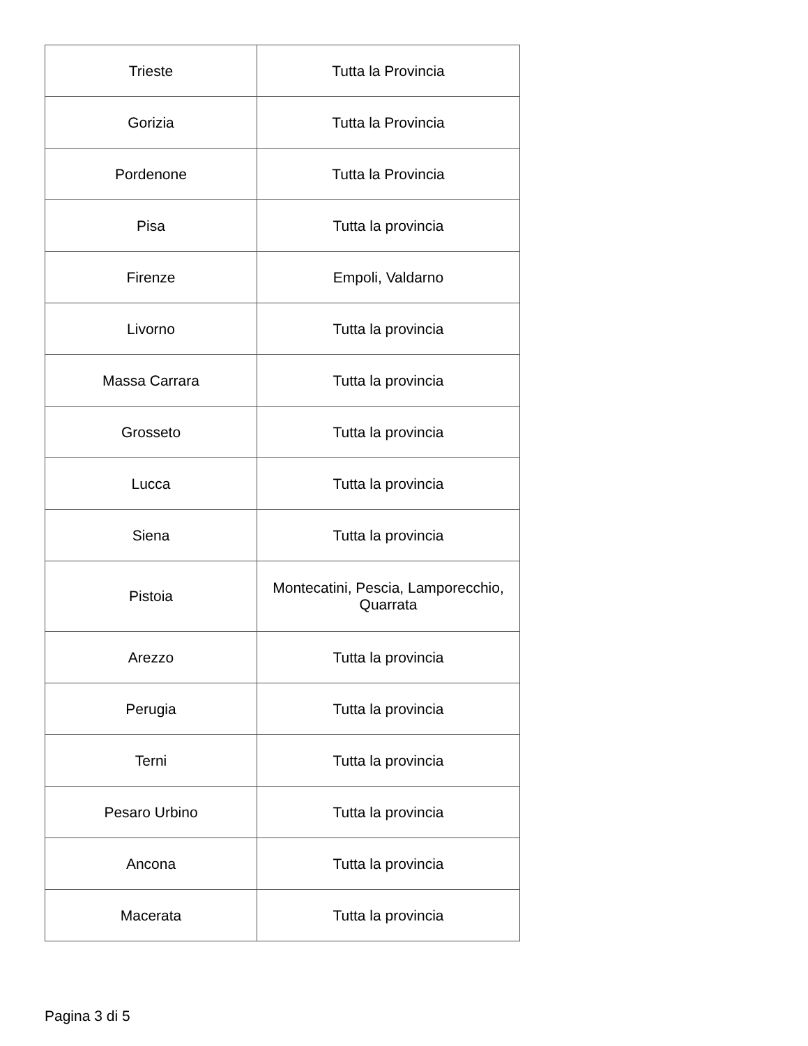| Trieste | Tutta la Provincia |
| Gorizia | Tutta la Provincia |
| Pordenone | Tutta la Provincia |
| Pisa | Tutta la provincia |
| Firenze | Empoli, Valdarno |
| Livorno | Tutta la provincia |
| Massa Carrara | Tutta la provincia |
| Grosseto | Tutta la provincia |
| Lucca | Tutta la provincia |
| Siena | Tutta la provincia |
| Pistoia | Montecatini, Pescia, Lamporecchio, Quarrata |
| Arezzo | Tutta la provincia |
| Perugia | Tutta la provincia |
| Terni | Tutta la provincia |
| Pesaro Urbino | Tutta la provincia |
| Ancona | Tutta la provincia |
| Macerata | Tutta la provincia |
Pagina 3 di 5